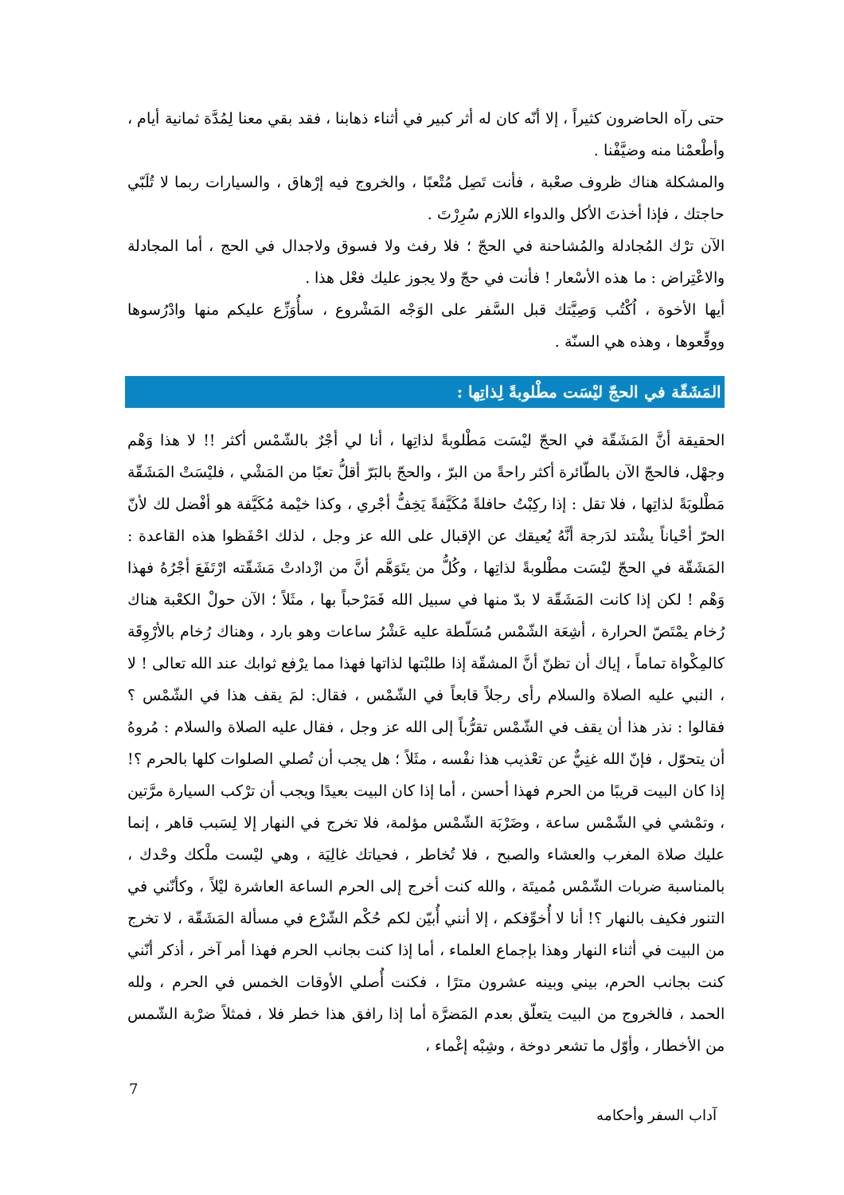حتى رآه الحاضرون كثيراً ، إلا أنّه كان له أثر كبير في أثناء ذهابنا ، فقد بقي معنا لِمُدَّة ثمانية أيام ، وأطْعمْنا منه وضيَّفْنا .
والمشكلة هناك ظروف صعْبة ، فأنت تَصِل مُتْعبًا ، والخروج فيه إرْهاق ، والسيارات ربما لا تُلَبّي حاجتك ، فإذا أخذتَ الأكل والدواء اللازم سُرِرْتَ .
الآن ترْك المُجادلة والمُشاحنة في الحجّ ؛ فلا رفث ولا فسوق ولاجدال في الحج ، أما المجادلة والاعْتِراض : ما هذه الأسْعار ! فأنت في حجّ ولا يجوز عليك فعْل هذا .
أيها الأخوة ، اُكْتُب وَصِيَّتك قبل السَّفر على الوَجْه المَشْروع ، سأُوَزِّع عليكم منها وادْرُسوها ووقِّعوها ، وهذه هي السنّة .
المَشَقّة في الحجّ ليْسَت مطْلوبةً لِذاتِها :
الحقيقة أنَّ المَشَقّة في الحجّ ليْسَت مَطْلوبةً لذاتِها ، أنا لي أجْرٌ بالشّمْس أكثر !! لا هذا وَهْم وجهْل، فالحجّ الآن بالطّائرة أكثر راحةً من البرّ ، والحجّ بالبَرّ أقلُّ تعبًا من المَشْي ، فليْسَتْ المَشَقّة مَطْلوبَةً لذاتِها ، فلا تقل : إذا ركِبْتُ حافلةً مُكَيَّفةً يَخِفُّ أجْري ، وكذا خيْمة مُكَيَّفة هو أفْضل لك لأنّ الحرّ أحْياناً يشْتد لدَرجة أنَّهُ يُعيقك عن الإقبال على الله عز وجل ، لذلك احْفَظوا هذه القاعدة : المَشَقّة في الحجّ ليْسَت مطْلوبةً لذاتِها ، وكُلُّ من يتَوَهَّم أنَّ من ازْدادتْ مَشَقّته ارْتَفَعَ أجْرُهُ فهذا وَهْم ! لكن إذا كانت المَشَقّة لا بدّ منها في سبيل الله فَمَرْحباً بها ، مثَلاً ؛ الآن حولْ الكعْبة هناك رُخام يمْتَصّ الحرارة ، أشِعَة الشّمْس مُسَلّطة عليه عَشْرُ ساعات وهو بارد ، وهناك رُخام بالأرْوِقَة كالمِكْواة تماماً ، إياك أن تظنّ أنَّ المشقّة إذا طلبْتها لذاتها فهذا مما يرْفع ثوابك عند الله تعالى ! لا ، النبي عليه الصلاة والسلام رأى رجلاً قابعاً في الشّمْس ، فقال: لمَ يقف هذا في الشّمْس ؟ فقالوا : نذر هذا أن يقف في الشّمْس تقرُّباً إلى الله عز وجل ، فقال عليه الصلاة والسلام : مُروهُ أن يتحوّل ، فإنّ الله غنِيٌّ عن تعْذيب هذا نفْسه ، مثَلاً ؛ هل يجب أن تُصلي الصلوات كلها بالحرم ؟! إذا كان البيت قريبًا من الحرم فهذا أحسن ، أما إذا كان البيت بعيدًا ويجب أن ترْكب السيارة مرَّتين ، وتمْشي في الشّمْس ساعة ، وضَرْبَة الشّمْس مؤلمة، فلا تخرج في النهار إلا لِسَبب قاهر ، إنما عليك صلاة المغرب والعشاء والصبح ، فلا تُخاطر ، فحياتك غالِيَة ، وهي ليْست ملْكك وحْدك ، بالمناسبة ضربات الشّمْس مُميتَة ، والله كنت أخرج إلى الحرم الساعة العاشرة ليْلاً ، وكأنّني في التنور فكيف بالنهار ؟! أنا لا أُخوِّفكم ، إلا أنني أُبيّن لكم حُكْم الشّرْع في مسألة المَشَقّة ، لا تخرج من البيت في أثناء النهار وهذا بإجماع العلماء ، أما إذا كنت بجانب الحرم فهذا أمر آخر ، أذكر أنّني كنت بجانب الحرم، بيني وبينه عشرون مترًا ، فكنت أُصلي الأوقات الخمس في الحرم ، ولله الحمد ، فالخروج من البيت يتعلّق بعدم المَضرَّة أما إذا رافق هذا خطر فلا ، فمثلاً ضرْبة الشّمس من الأخطار ، وأوّل ما تشعر دوخة ، وشِبْه إغْماء ،
7
آداب السفر وأحكامه